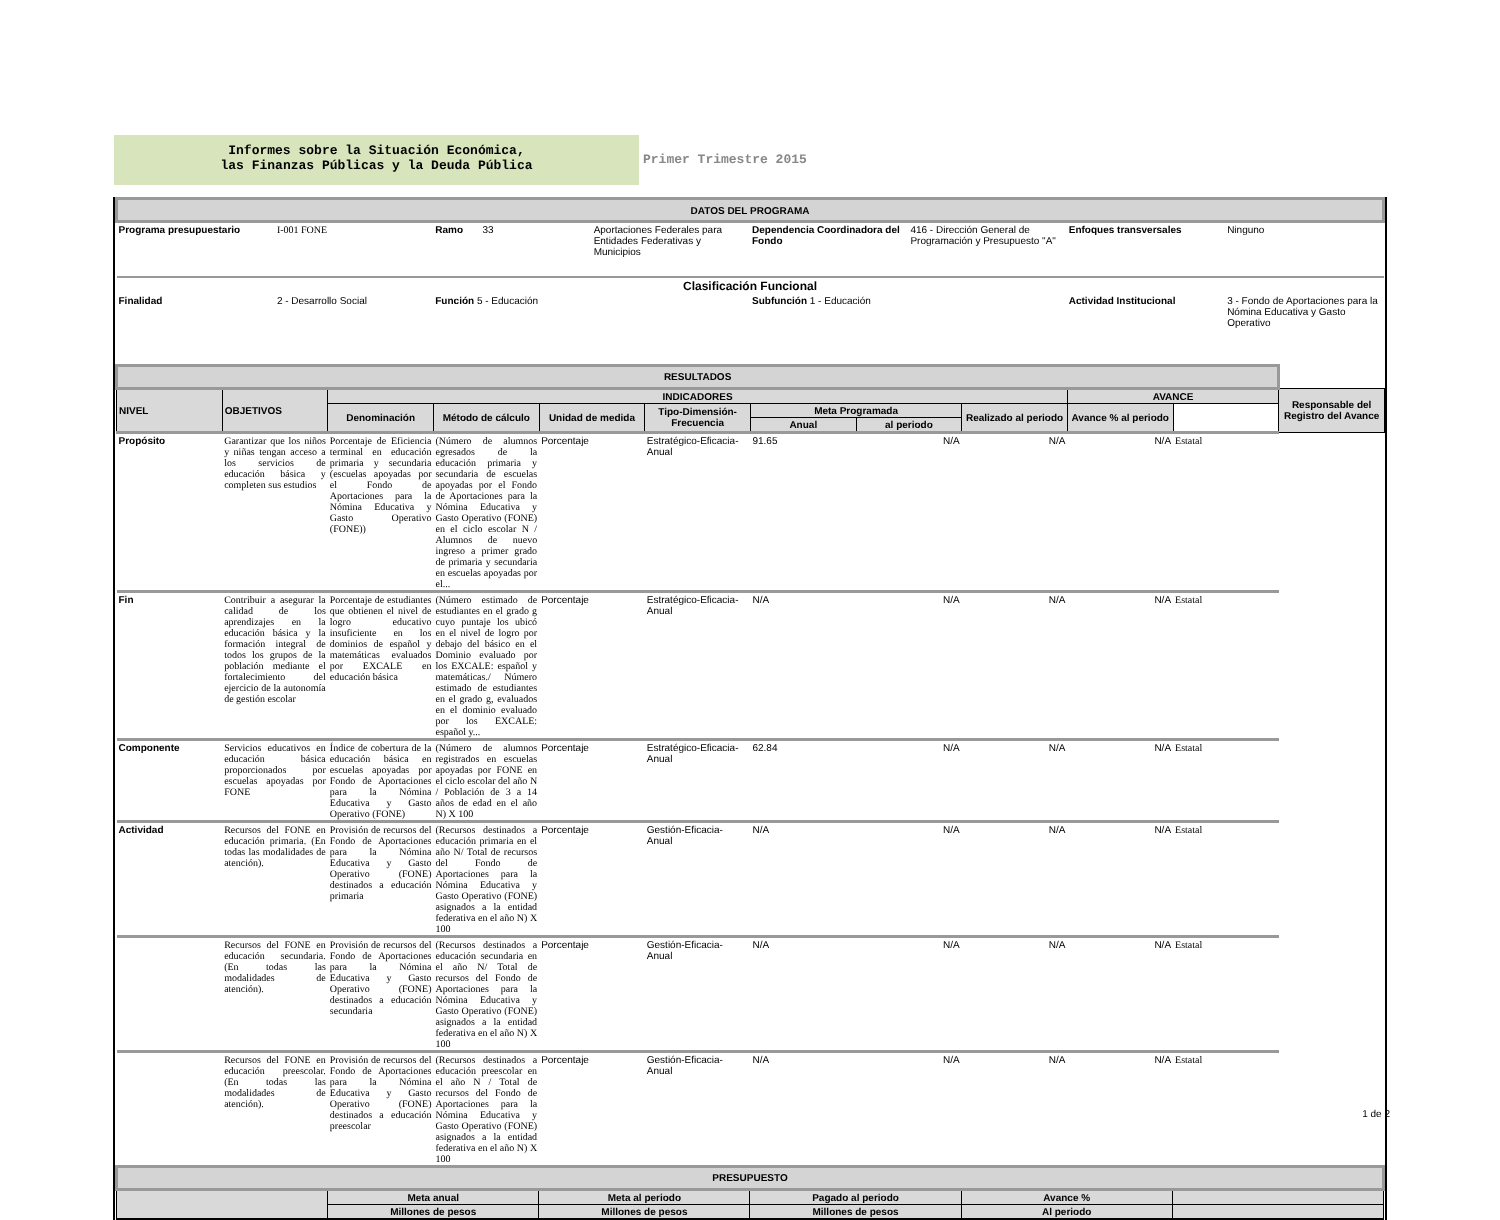Informes sobre la Situación Económica,
las Finanzas Públicas y la Deuda Pública
Primer Trimestre 2015
| DATOS DEL PROGRAMA | | | | | | | |
| Programa presupuestario | I-001 FONE | Ramo 33 | Aportaciones Federales para Entidades Federativas y Municipios | Dependencia Coordinadora del Fondo | 416 - Dirección General de Programación y Presupuesto "A" | Enfoques transversales | Ninguno |
| Clasificación Funcional | | | | | | | |
| Finalidad | 2 - Desarrollo Social | Función 5 - Educación | | Subfunción 1 - Educación | | Actividad Institucional | 3 - Fondo de Aportaciones para la Nómina Educativa y Gasto Operativo |
| RESULTADOS | | | | | | | | | | | |
| NIVEL | OBJETIVOS | INDICADORES | | | | | | | AVANCE | | Responsable del Registro del Avance |
| | | Denominación | Método de cálculo | Unidad de medida | Tipo-Dimensión-Frecuencia | Meta Programada | | Realizado al periodo | Avance % al periodo | | |
| | | | | | | Anual | al periodo | | | | |
| Propósito | Garantizar que los niños y niñas tengan acceso a los servicios de educación básica y completen sus estudios | Porcentaje de Eficiencia terminal en educación primaria y secundaria (escuelas apoyadas por el Fondo de Aportaciones para la Nómina Educativa y Gasto Operativo (FONE)) | (Número de alumnos egresados de la educación primaria y secundaria de escuelas apoyadas por el Fondo de Aportaciones para la Nómina Educativa y Gasto Operativo (FONE) en el ciclo escolar N / Alumnos de nuevo ingreso a primer grado de primaria y secundaria en escuelas apoyadas por el... | Porcentaje | Estratégico-Eficacia-Anual | 91.65 | N/A | N/A | N/A | Estatal | |
| Fin | Contribuir a asegurar la calidad de los aprendizajes en la educación básica y la formación integral de todos los grupos de la población mediante el fortalecimiento del ejercicio de la autonomía de gestión escolar | Porcentaje de estudiantes que obtienen el nivel de logro educativo insuficiente en los dominios de español y matemáticas evaluados por EXCALE en educación básica | (Número estimado de estudiantes en el grado g cuyo puntaje los ubicó en el nivel de logro por debajo del básico en el Dominio evaluado por los EXCALE: español y matemáticas./ Número estimado de estudiantes en el grado g, evaluados en el dominio evaluado por los EXCALE: español y... | Porcentaje | Estratégico-Eficacia-Anual | N/A | N/A | N/A | N/A | Estatal | |
| Componente | Servicios educativos en educación básica proporcionados por escuelas apoyadas por FONE | Índice de cobertura de la educación básica en escuelas apoyadas por Fondo de Aportaciones para la Nómina Educativa y Gasto Operativo (FONE) | (Número de alumnos registrados en escuelas apoyadas por FONE en el ciclo escolar del año N / Población de 3 a 14 años de edad en el año N) X 100 | Porcentaje | Estratégico-Eficacia-Anual | 62.84 | N/A | N/A | N/A | Estatal | |
| Actividad | Recursos del FONE en educación primaria. (En todas las modalidades de atención). | Provisión de recursos del Fondo de Aportaciones para la Nómina Educativa y Gasto Operativo (FONE) destinados a educación primaria | (Recursos destinados a educación primaria en el año N/ Total de recursos del Fondo de Aportaciones para la Nómina Educativa y Gasto Operativo (FONE) asignados a la entidad federativa en el año N) X 100 | Porcentaje | Gestión-Eficacia-Anual | N/A | N/A | N/A | N/A | Estatal | |
| | Recursos del FONE en educación secundaria. (En todas las modalidades de atención). | Provisión de recursos del Fondo de Aportaciones para la Nómina Educativa y Gasto Operativo (FONE) destinados a educación secundaria | (Recursos destinados a educación secundaria en el año N/ Total de recursos del Fondo de Aportaciones para la Nómina Educativa y Gasto Operativo (FONE) asignados a la entidad federativa en el año N) X 100 | Porcentaje | Gestión-Eficacia-Anual | N/A | N/A | N/A | N/A | Estatal | |
| | Recursos del FONE en educación preescolar. (En todas las modalidades de atención). | Provisión de recursos del Fondo de Aportaciones para la Nómina Educativa y Gasto Operativo (FONE) destinados a educación preescolar | (Recursos destinados a educación preescolar en el año N / Total de recursos del Fondo de Aportaciones para la Nómina Educativa y Gasto Operativo (FONE) asignados a la entidad federativa en el año N) X 100 | Porcentaje | Gestión-Eficacia-Anual | N/A | N/A | N/A | N/A | Estatal | |
| PRESUPUESTO | | | | | |
| | Meta anual | Meta al periodo | Pagado al periodo | Avance % | |
| | Millones de pesos | Millones de pesos | Millones de pesos | Al periodo | |
1 de 2